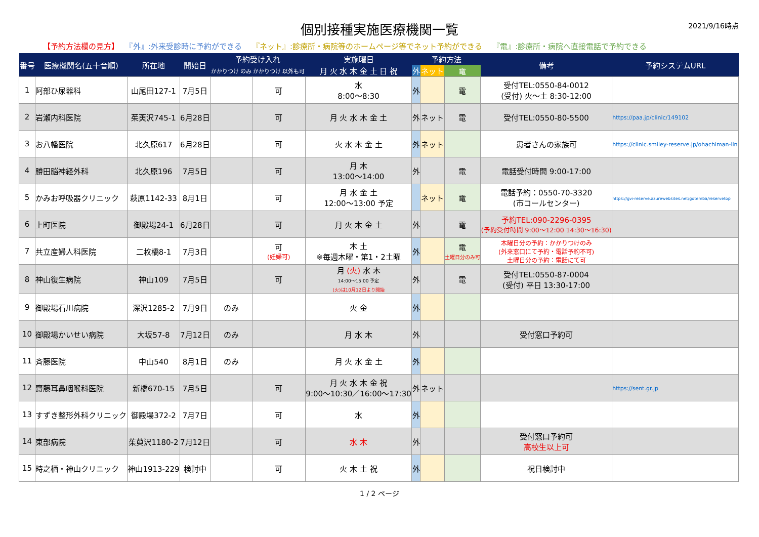個別接種実施医療機関一覧
2021/9/16時点
【予約方法欄の見方】 『外』:外来受診時に予約ができる 『ネット』:診療所・病院等のホームページ等でネット予約ができる 『電』:診療所・病院へ直接電話で予約できる
| 番号 | 医療機関名(五十音順) | 所在地 | 開始日 | 予約受け入れ | | 実施曜日 | 予約方法 | | | 備考 | 予約システムURL |
| --- | --- | --- | --- | --- | --- | --- | --- | --- | --- | --- | --- |
| | | | | かかりつけ のみ | かかりつけ 以外も可 | 月 火 水 木 金 土 日 祝 | 外 | ネット | 電 | | |
| 1 | 阿部ひ尿器科 | 山尾田127-1 | 7月5日 | | 可 | 水 8:00～8:30 | 外 | | 電 | 受付TEL:0550-84-0012 (受付) 火～土 8:30-12:00 | |
| 2 | 岩瀬内科医院 | 茱萸沢745-1 | 6月28日 | | 可 | 月 火 水 木 金 土 | 外 | ネット | 電 | 受付TEL:0550-80-5500 | https://paa.jp/clinic/149102 |
| 3 | お八幡医院 | 北久原617 | 6月28日 | | 可 | 火 水 木 金 土 | 外 | ネット | | 患者さんの家族可 | https://clinic.smiley-reserve.jp/ohachiman-iin |
| 4 | 勝田脳神経外科 | 北久原196 | 7月5日 | | 可 | 月 木 13:00～14:00 | 外 | | 電 | 電話受付時間 9:00-17:00 | |
| 5 | かみお呼吸器クリニック | 萩原1142-33 | 8月1日 | | 可 | 月 水 金 土 12:00～13:00 予定 | | ネット | 電 | 電話予約：0550-70-3320 (市コールセンター) | https://gvi-reserve.azurewebsites.net/gotemba/reservetop |
| 6 | 上町医院 | 御殿場24-1 | 6月28日 | | 可 | 月 火 木 金 土 | 外 | | 電 | 予約TEL:090-2296-0395 (予約受付時間 9:00～12:00 14:30～16:30) | |
| 7 | 共立産婦人科医院 | 二枚橋8-1 | 7月3日 | | 可 (妊婦可) | 木 土 ※毎週木曜・第1・2土曜 | 外 | | 電 土曜日分のみ可 | 木曜日分の予約：かかりつけのみ (外来窓口にて予約・電話予約不可) 土曜日分の予約：電話にて可 | |
| 8 | 神山復生病院 | 神山109 | 7月5日 | | 可 | 月 (火) 水 木 14:00～15:00 予定 (火)は10月12日より開始 | 外 | | 電 | 受付TEL:0550-87-0004 (受付) 平日 13:30-17:00 | |
| 9 | 御殿場石川病院 | 深沢1285-2 | 7月9日 | のみ | | 火 金 | 外 | | | | |
| 10 | 御殿場かいせい病院 | 大坂57-8 | 7月12日 | のみ | | 月 水 木 | 外 | | | 受付窓口予約可 | |
| 11 | 斉藤医院 | 中山540 | 8月1日 | のみ | | 月 火 水 金 土 | 外 | | | | |
| 12 | 齋藤耳鼻咽喉科医院 | 新橋670-15 | 7月5日 | | 可 | 月 火 水 木 金 祝 9:00～10:30／16:00～17:30 | 外 | ネット | | | https://sent.gr.jp |
| 13 | すずき整形外科クリニック | 御殿場372-2 | 7月7日 | | 可 | 水 | 外 | | | | |
| 14 | 東部病院 | 茱萸沢1180-2 | 7月12日 | | 可 | 水 木 | 外 | | | 受付窓口予約可 高校生以上可 | |
| 15 | 時之栖・神山クリニック | 神山1913-229 | 検討中 | | 可 | 火 木 土 祝 | 外 | | | 祝日検討中 | |
1 / 2 ページ